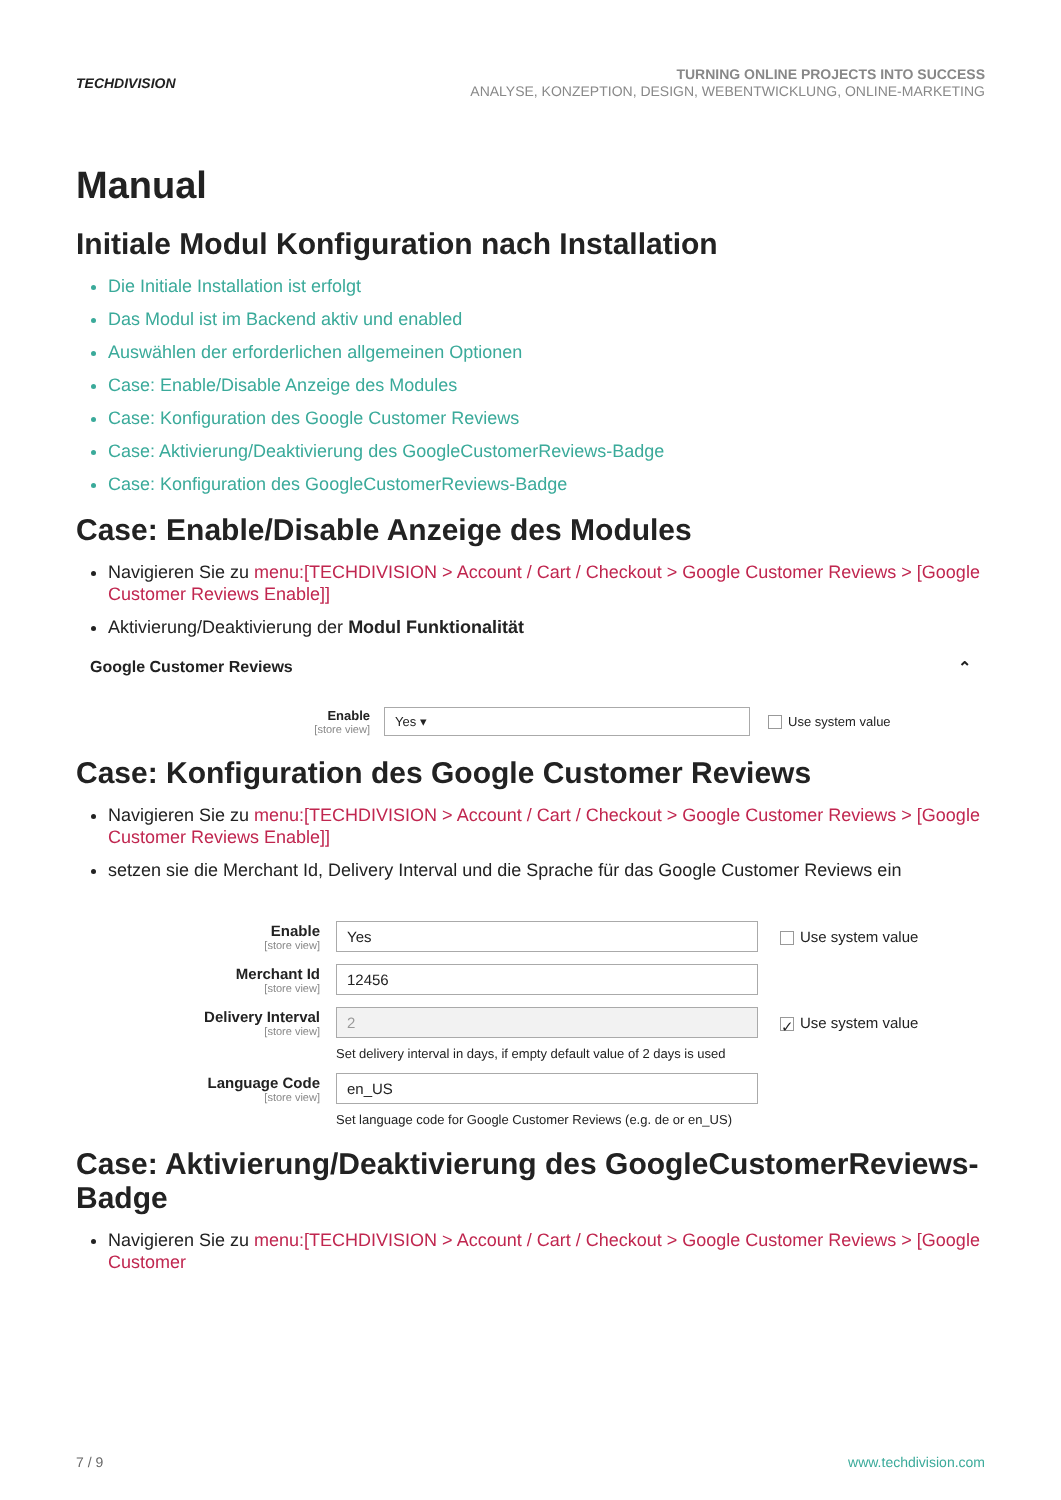TECHDIVISION
TURNING ONLINE PROJECTS INTO SUCCESS
ANALYSE, KONZEPTION, DESIGN, WEBENTWICKLUNG, ONLINE-MARKETING
Manual
Initiale Modul Konfiguration nach Installation
Die Initiale Installation ist erfolgt
Das Modul ist im Backend aktiv und enabled
Auswählen der erforderlichen allgemeinen Optionen
Case: Enable/Disable Anzeige des Modules
Case: Konfiguration des Google Customer Reviews
Case: Aktivierung/Deaktivierung des GoogleCustomerReviews-Badge
Case: Konfiguration des GoogleCustomerReviews-Badge
Case: Enable/Disable Anzeige des Modules
Navigieren Sie zu menu:[TECHDIVISION > Account / Cart / Checkout > Google Customer Reviews > [Google Customer Reviews Enable]]
Aktivierung/Deaktivierung der Modul Funktionalität
Google Customer Reviews ⌃
Enable
[store view]
Yes ▾
Use system value
Case: Konfiguration des Google Customer Reviews
Navigieren Sie zu menu:[TECHDIVISION > Account / Cart / Checkout > Google Customer Reviews > [Google Customer Reviews Enable]]
setzen sie die Merchant Id, Delivery Interval und die Sprache für das Google Customer Reviews ein
Enable
[store view]
Yes
Use system value
Merchant Id
[store view]
12456
Delivery Interval
[store view]
2
✓ Use system value
Set delivery interval in days, if empty default value of 2 days is used
Language Code
[store view]
en_US
Set language code for Google Customer Reviews (e.g. de or en_US)
Case: Aktivierung/Deaktivierung des GoogleCustomerReviews-Badge
Navigieren Sie zu menu:[TECHDIVISION > Account / Cart / Checkout > Google Customer Reviews > [Google Customer
7 / 9 www.techdivision.com